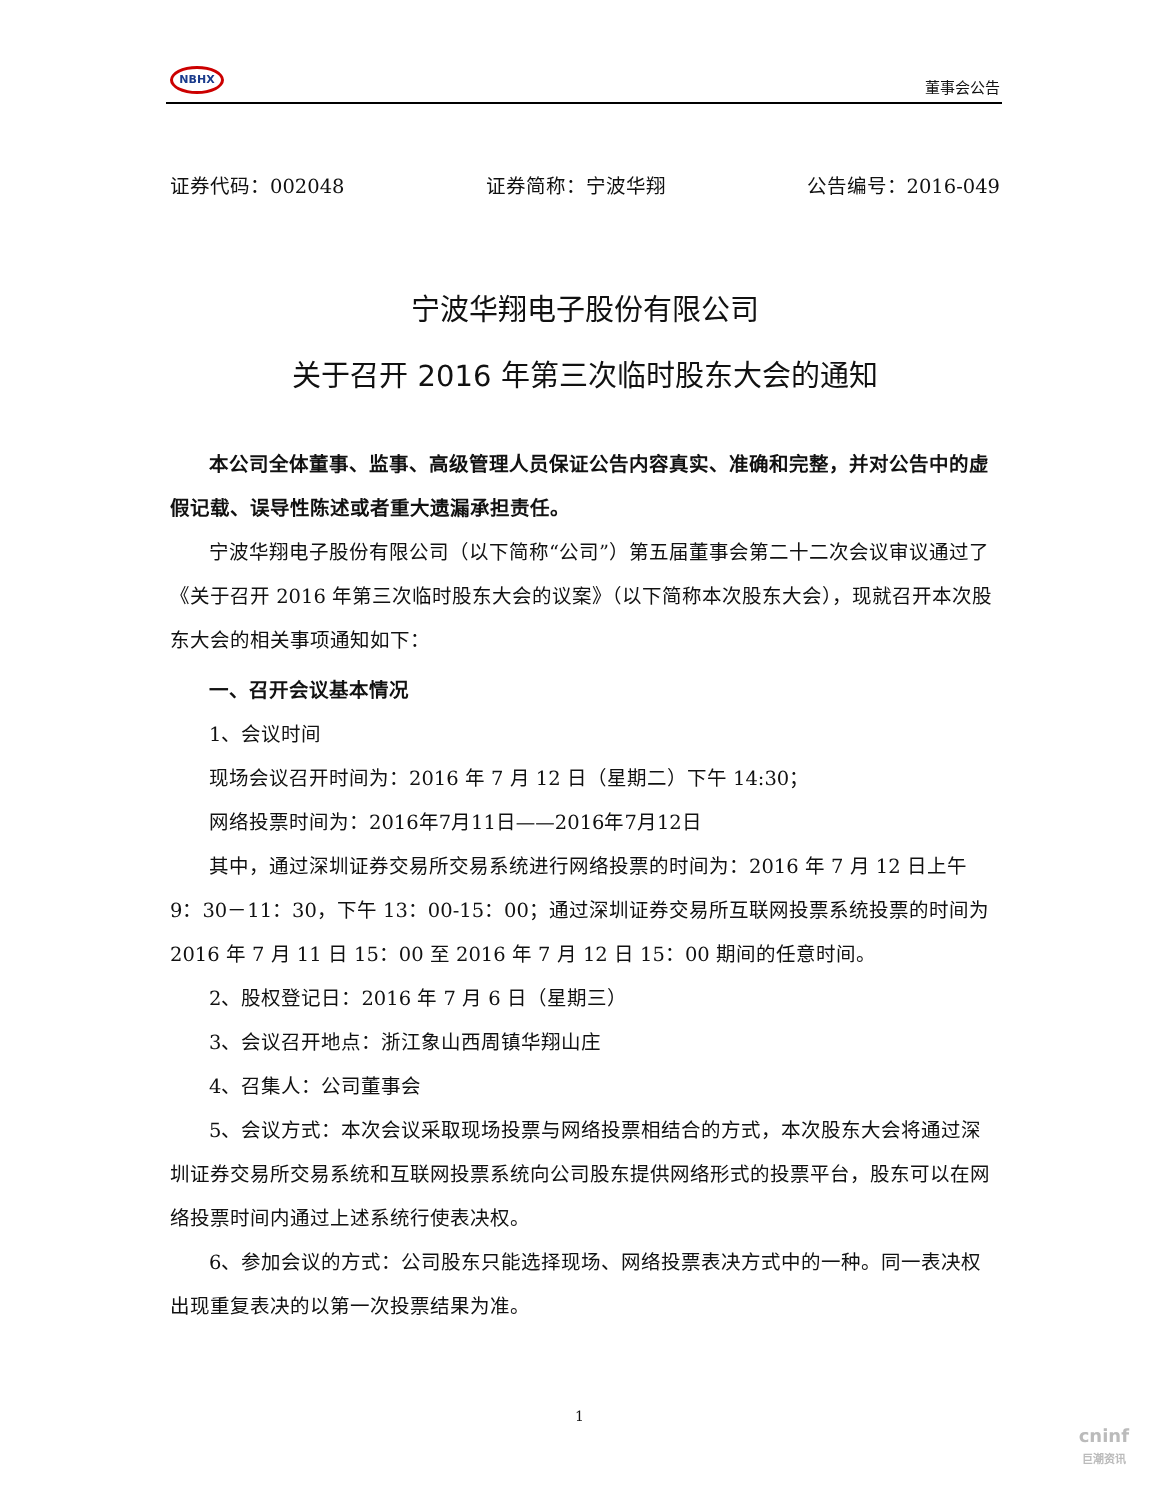NBHX
董事会公告
证券代码：002048 证券简称：宁波华翔 公告编号：2016-049
宁波华翔电子股份有限公司
关于召开 2016 年第三次临时股东大会的通知
本公司全体董事、监事、高级管理人员保证公告内容真实、准确和完整，并对公告中的虚假记载、误导性陈述或者重大遗漏承担责任。
宁波华翔电子股份有限公司（以下简称“公司”）第五届董事会第二十二次会议审议通过了《关于召开 2016 年第三次临时股东大会的议案》（以下简称本次股东大会），现就召开本次股东大会的相关事项通知如下：
一、召开会议基本情况
1、会议时间
现场会议召开时间为：2016 年 7 月 12 日（星期二）下午 14:30；
网络投票时间为：2016年7月11日——2016年7月12日
其中，通过深圳证券交易所交易系统进行网络投票的时间为：2016 年 7 月 12 日上午 9：30－11：30，下午 13：00-15：00；通过深圳证券交易所互联网投票系统投票的时间为 2016 年 7 月 11 日 15：00 至 2016 年 7 月 12 日 15：00 期间的任意时间。
2、股权登记日：2016 年 7 月 6 日（星期三）
3、会议召开地点：浙江象山西周镇华翔山庄
4、召集人：公司董事会
5、会议方式：本次会议采取现场投票与网络投票相结合的方式，本次股东大会将通过深圳证券交易所交易系统和互联网投票系统向公司股东提供网络形式的投票平台，股东可以在网络投票时间内通过上述系统行使表决权。
6、参加会议的方式：公司股东只能选择现场、网络投票表决方式中的一种。同一表决权出现重复表决的以第一次投票结果为准。
1
cninf
巨潮资讯